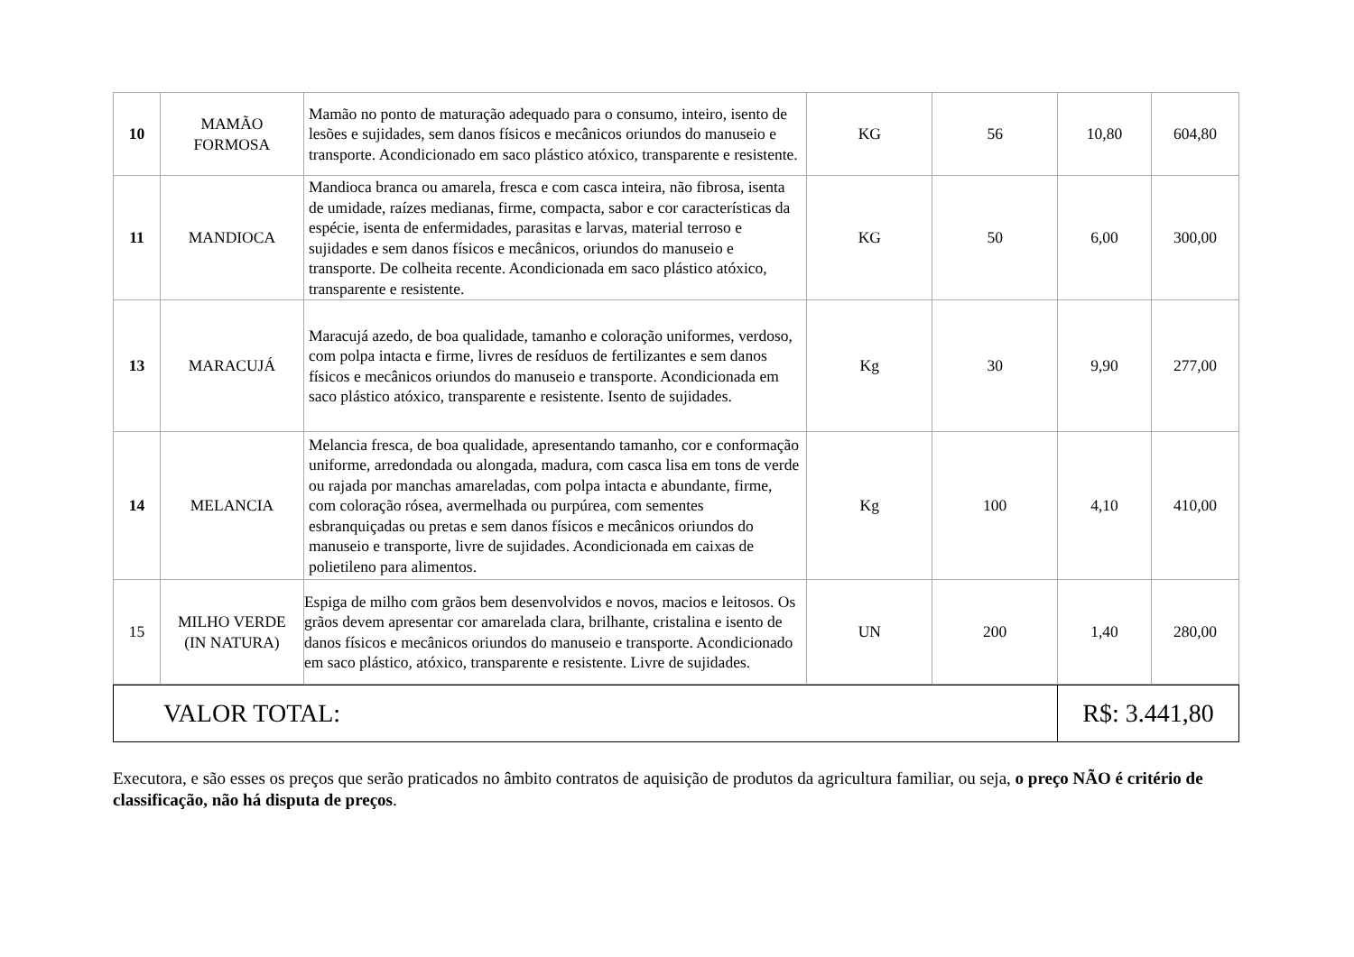| 10 | MAMÃO FORMOSA | Mamão no ponto de maturação adequado para o consumo, inteiro, isento de lesões e sujidades, sem danos físicos e mecânicos oriundos do manuseio e transporte. Acondicionado em saco plástico atóxico, transparente e resistente. | KG | 56 | 10,80 | 604,80 |
| 11 | MANDIOCA | Mandioca branca ou amarela, fresca e com casca inteira, não fibrosa, isenta de umidade, raízes medianas, firme, compacta, sabor e cor características da espécie, isenta de enfermidades, parasitas e larvas, material terroso e sujidades e sem danos físicos e mecânicos, oriundos do manuseio e transporte. De colheita recente. Acondicionada em saco plástico atóxico, transparente e resistente. | KG | 50 | 6,00 | 300,00 |
| 13 | MARACUJÁ | Maracujá azedo, de boa qualidade, tamanho e coloração uniformes, verdoso, com polpa intacta e firme, livres de resíduos de fertilizantes e sem danos físicos e mecânicos oriundos do manuseio e transporte. Acondicionada em saco plástico atóxico, transparente e resistente. Isento de sujidades. | Kg | 30 | 9,90 | 277,00 |
| 14 | MELANCIA | Melancia fresca, de boa qualidade, apresentando tamanho, cor e conformação uniforme, arredondada ou alongada, madura, com casca lisa em tons de verde ou rajada por manchas amareladas, com polpa intacta e abundante, firme, com coloração rósea, avermelhada ou purpúrea, com sementes esbranquiçadas ou pretas e sem danos físicos e mecânicos oriundos do manuseio e transporte, livre de sujidades. Acondicionada em caixas de polietileno para alimentos. | Kg | 100 | 4,10 | 410,00 |
| 15 | MILHO VERDE (IN NATURA) | Espiga de milho com grãos bem desenvolvidos e novos, macios e leitosos. Os grãos devem apresentar cor amarelada clara, brilhante, cristalina e isento de danos físicos e mecânicos oriundos do manuseio e transporte. Acondicionado em saco plástico, atóxico, transparente e resistente. Livre de sujidades. | UN | 200 | 1,40 | 280,00 |
| VALOR TOTAL: | R$: 3.441,80 |
Executora, e são esses os preços que serão praticados no âmbito contratos de aquisição de produtos da agricultura familiar, ou seja, o preço NÃO é critério de classificação, não há disputa de preços.